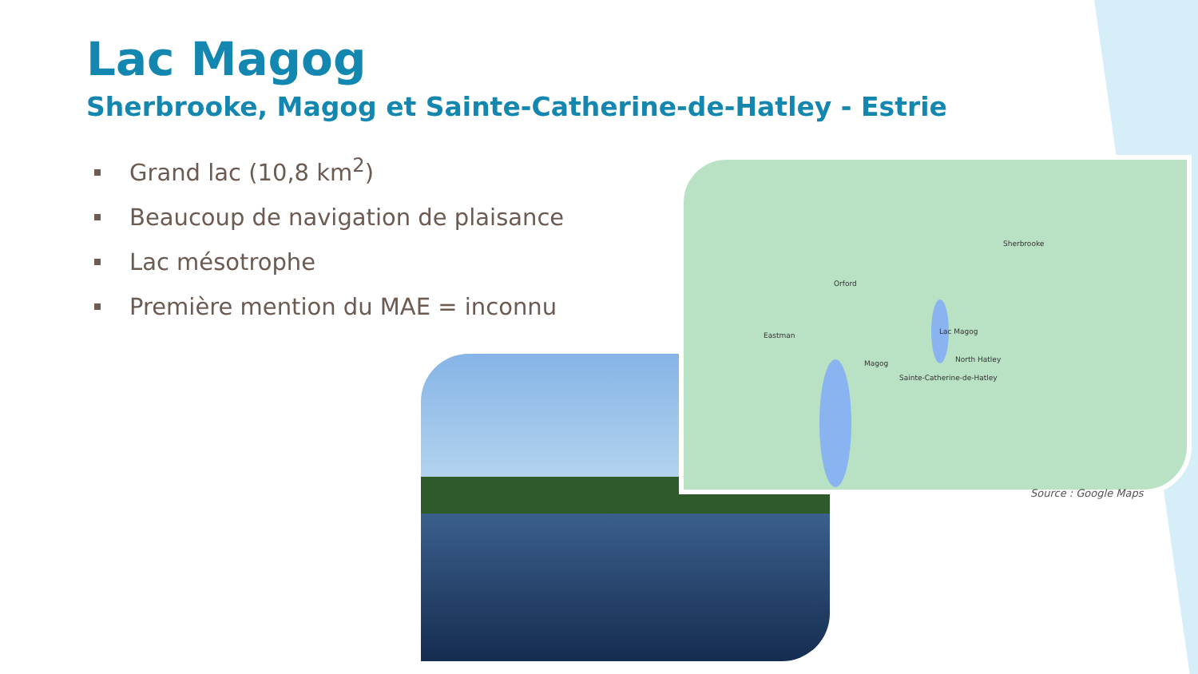Lac Magog
Sherbrooke, Magog et Sainte-Catherine-de-Hatley - Estrie
Grand lac (10,8 km<sup>2</sup>)
Beaucoup de navigation de plaisance
Lac mésotrophe
Première mention du MAE = inconnu
Sherbrooke
Lac Magog
Magog
Sainte-Catherine-de-Hatley
Eastman
Orford
North Hatley
Source : Google Maps